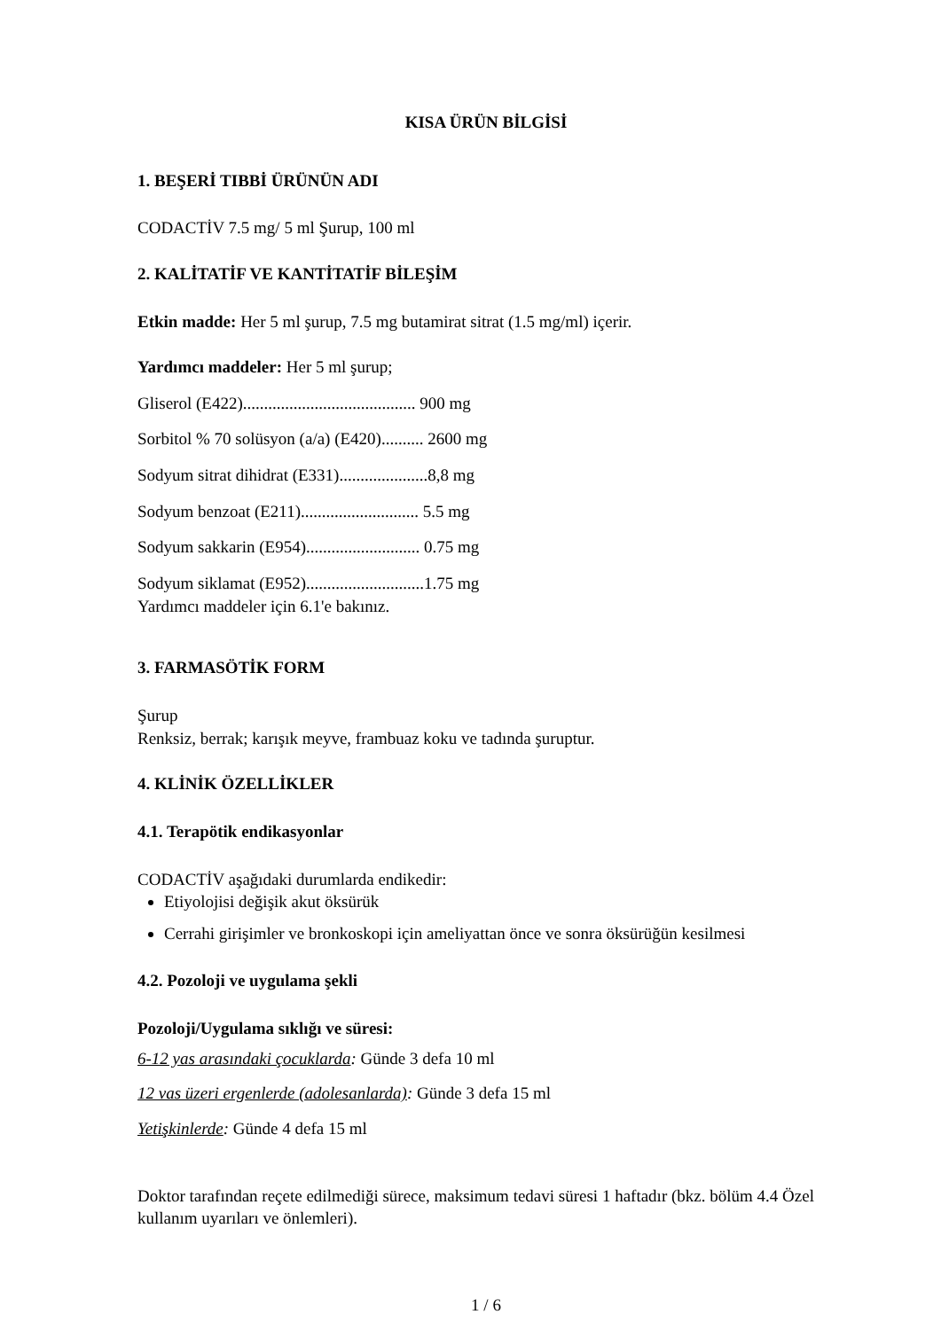KISA ÜRÜN BİLGİSİ
1. BEŞERİ TIBBİ ÜRÜNÜN ADI
CODACTİV 7.5 mg/ 5 ml Şurup, 100 ml
2. KALİTATİF VE KANTİTATİF BİLEŞİM
Etkin madde: Her 5 ml şurup, 7.5 mg butamirat sitrat (1.5 mg/ml) içerir.
Yardımcı maddeler: Her 5 ml şurup;
Gliserol (E422)......................................... 900 mg
Sorbitol % 70 solüsyon (a/a) (E420).......... 2600 mg
Sodyum sitrat dihidrat (E331).....................8,8 mg
Sodyum benzoat (E211)............................ 5.5 mg
Sodyum sakkarin (E954)........................... 0.75 mg
Sodyum siklamat (E952)............................1.75 mg
Yardımcı maddeler için 6.1'e bakınız.
3. FARMASÖTİK FORM
Şurup
Renksiz, berrak; karışık meyve, frambuaz koku ve tadında şuruptur.
4. KLİNİK ÖZELLİKLER
4.1. Terapötik endikasyonlar
CODACTİV aşağıdaki durumlarda endikedir:
Etiyolojisi değişik akut öksürük
Cerrahi girişimler ve bronkoskopi için ameliyattan önce ve sonra öksürüğün kesilmesi
4.2. Pozoloji ve uygulama şekli
Pozoloji/Uygulama sıklığı ve süresi:
6-12 yas arasındaki çocuklarda: Günde 3 defa 10 ml
12 vas üzeri ergenlerde (adolesanlarda): Günde 3 defa 15 ml
Yetişkinlerde: Günde 4 defa 15 ml
Doktor tarafından reçete edilmediği sürece, maksimum tedavi süresi 1 haftadır (bkz. bölüm 4.4 Özel kullanım uyarıları ve önlemleri).
1 / 6